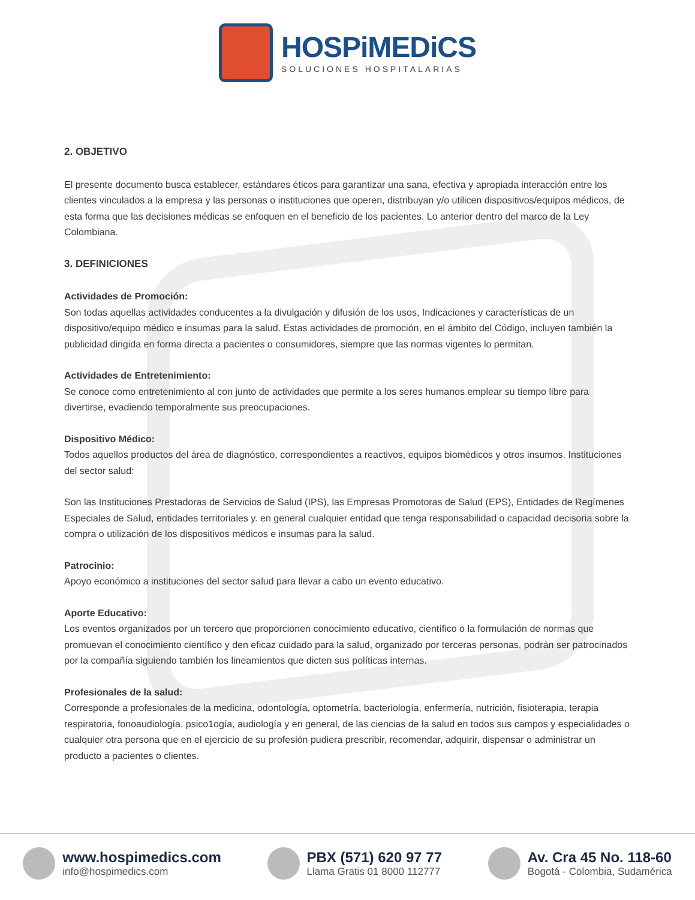HOSPiMEDiCS
SOLUCIONES HOSPITALARIAS
2. OBJETIVO
El presente documento busca establecer, estándares éticos para garantizar una sana, efectiva y apropiada interacción entre los clientes vinculados a la empresa y las personas o instituciones que operen, distribuyan y/o utilicen dispositivos/equipos médicos, de esta forma que las decisiones médicas se enfoquen en el beneficio de los pacientes. Lo anterior dentro del marco de la Ley Colombiana.
3. DEFINICIONES
Actividades de Promoción:
Son todas aquellas actividades conducentes a la divulgación y difusión de los usos, Indicaciones y características de un dispositivo/equipo médico e insumas para la salud. Estas actividades de promoción, en el ámbito del Código, incluyen también la publicidad dirigida en forma directa a pacientes o consumidores, siempre que las normas vigentes lo permitan.
Actividades de Entretenimiento:
Se conoce como entretenimiento al con junto de actividades que permite a los seres humanos emplear su tiempo libre para divertirse, evadiendo temporalmente sus preocupaciones.
Dispositivo Médico:
Todos aquellos productos del área de diagnóstico, correspondientes a reactivos, equipos biomédicos y otros insumos. Instituciones del sector salud:
Son las Instituciones Prestadoras de Servicios de Salud (IPS), las Empresas Promotoras de Salud (EPS), Entidades de Regímenes Especiales de Salud, entidades territoriales y. en general cualquier entidad que tenga responsabilidad o capacidad decisoria sobre la compra o utilización de los dispositivos médicos e insumas para la salud.
Patrocinio:
Apoyo económico a instituciones del sector salud para llevar a cabo un evento educativo.
Aporte Educativo:
Los eventos organizados por un tercero que proporcionen conocimiento educativo, científico o la formulación de normas que promuevan el conocimiento científico y den eficaz cuidado para la salud, organizado por terceras personas, podrán ser patrocinados por la compañía siguiendo también los lineamientos que dicten sus políticas internas.
Profesionales de la salud:
Corresponde a profesionales de la medicina, odontología, optometría, bacteriología, enfermería, nutrición, fisioterapia, terapia respiratoria, fonoaudiología, psico1ogía, audiología y en general, de las ciencias de la salud en todos sus campos y especialidades o cualquier otra persona que en el ejercicio de su profesión pudiera prescribir, recomendar, adquirir, dispensar o administrar un producto a pacientes o clientes.
www.hospimedics.com
info@hospimedics.com
PBX (571) 620 97 77
Llama Gratis 01 8000 112777
Av. Cra 45 No. 118-60
Bogotá - Colombia, Sudamérica